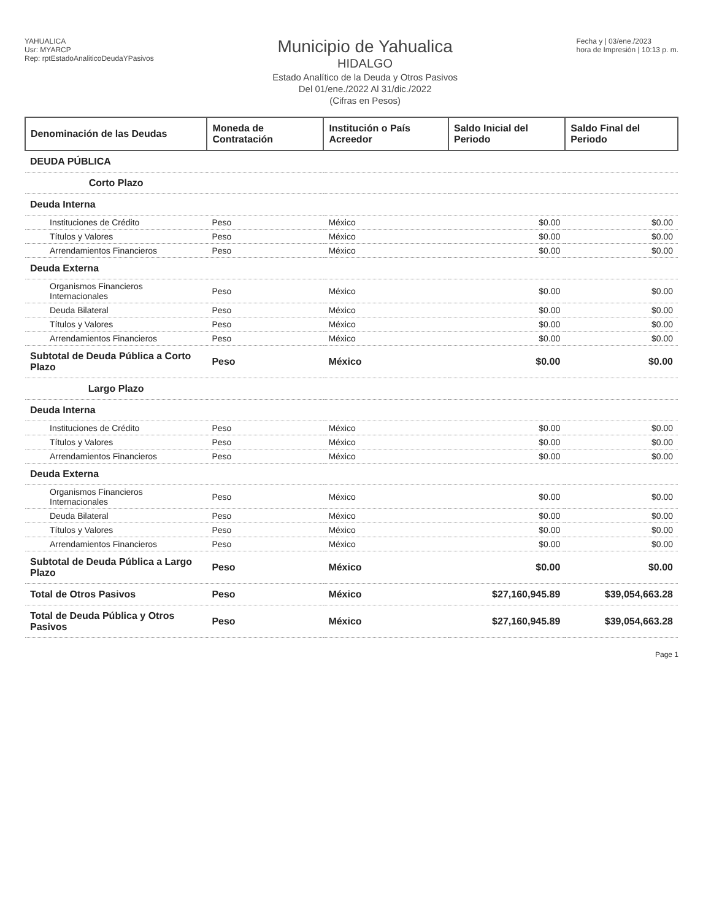YAHUALICA
Usr: MYARCP
Rep: rptEstadoAnaliticoDeudaYPasivos
Municipio de Yahualica
HIDALGO
Estado Analítico de la Deuda y Otros Pasivos
Del 01/ene./2022 Al 31/dic./2022
(Cifras en Pesos)
Fecha y | 03/ene./2023
hora de Impresión | 10:13 p. m.
| Denominación de las Deudas | Moneda de Contratación | Institución o País Acreedor | Saldo Inicial del Periodo | Saldo Final del Periodo |
| --- | --- | --- | --- | --- |
| DEUDA PÚBLICA | | | | |
| Corto Plazo | | | | |
| Deuda Interna | | | | |
| Instituciones de Crédito | Peso | México | $0.00 | $0.00 |
| Títulos y Valores | Peso | México | $0.00 | $0.00 |
| Arrendamientos Financieros | Peso | México | $0.00 | $0.00 |
| Deuda Externa | | | | |
| Organismos Financieros Internacionales | Peso | México | $0.00 | $0.00 |
| Deuda Bilateral | Peso | México | $0.00 | $0.00 |
| Títulos y Valores | Peso | México | $0.00 | $0.00 |
| Arrendamientos Financieros | Peso | México | $0.00 | $0.00 |
| Subtotal de Deuda Pública a Corto Plazo | Peso | México | $0.00 | $0.00 |
| Largo Plazo | | | | |
| Deuda Interna | | | | |
| Instituciones de Crédito | Peso | México | $0.00 | $0.00 |
| Títulos y Valores | Peso | México | $0.00 | $0.00 |
| Arrendamientos Financieros | Peso | México | $0.00 | $0.00 |
| Deuda Externa | | | | |
| Organismos Financieros Internacionales | Peso | México | $0.00 | $0.00 |
| Deuda Bilateral | Peso | México | $0.00 | $0.00 |
| Títulos y Valores | Peso | México | $0.00 | $0.00 |
| Arrendamientos Financieros | Peso | México | $0.00 | $0.00 |
| Subtotal de Deuda Pública a Largo Plazo | Peso | México | $0.00 | $0.00 |
| Total de Otros Pasivos | Peso | México | $27,160,945.89 | $39,054,663.28 |
| Total de Deuda Pública y Otros Pasivos | Peso | México | $27,160,945.89 | $39,054,663.28 |
Page 1